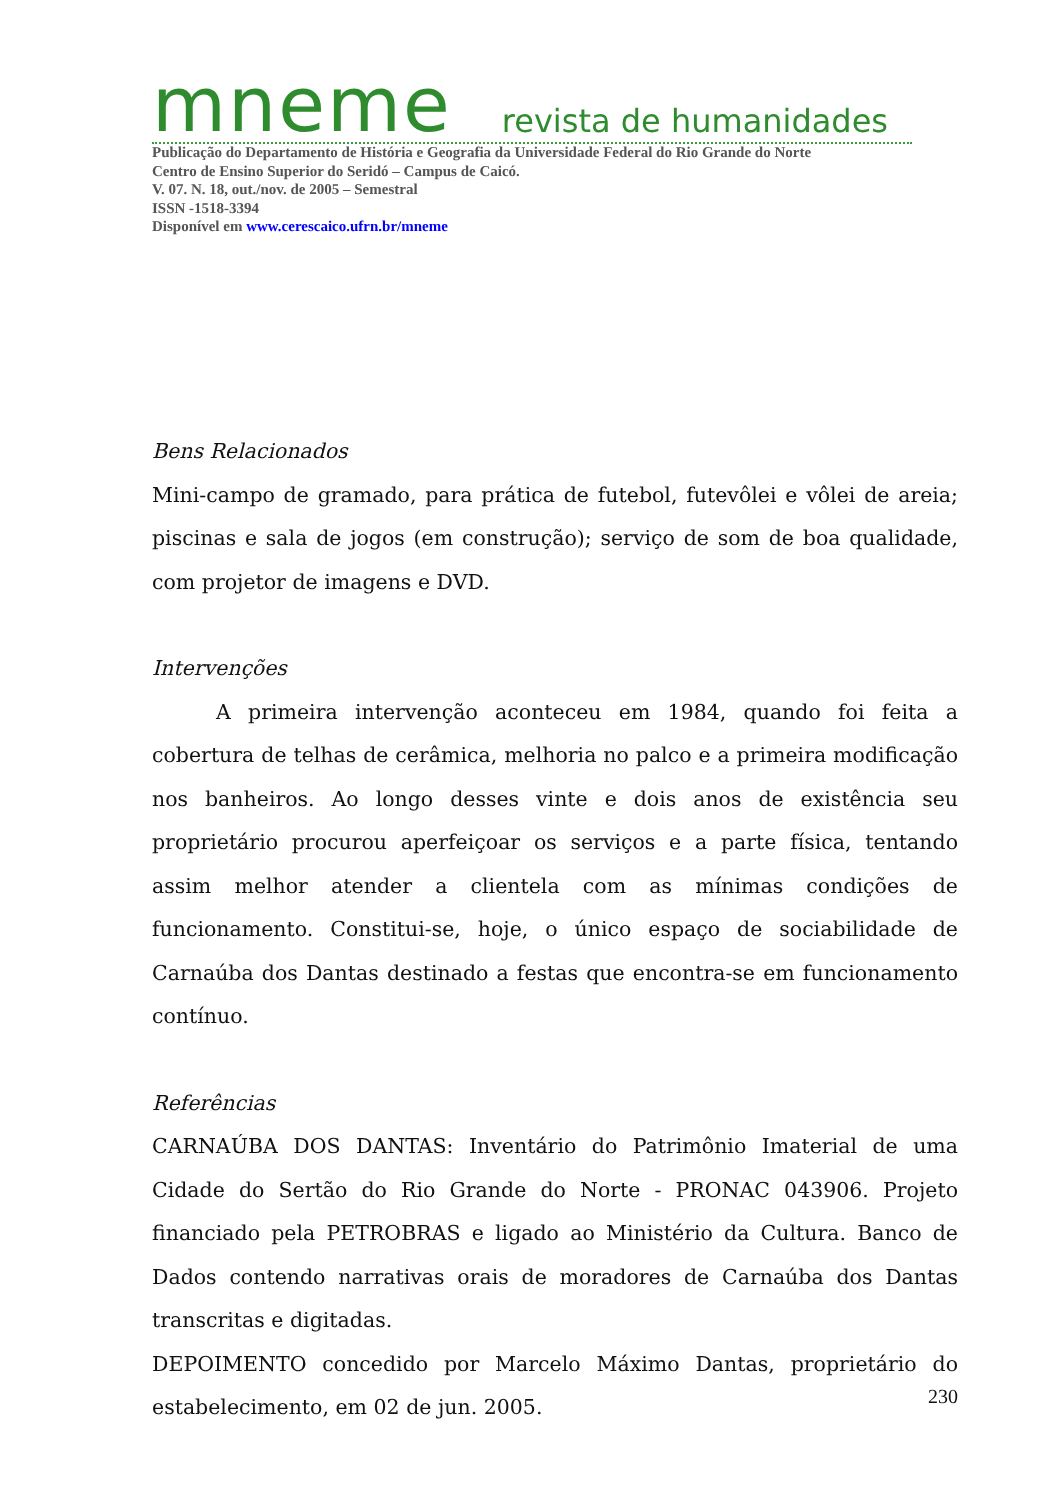mneme revista de humanidades
Publicação do Departamento de História e Geografia da Universidade Federal do Rio Grande do Norte
Centro de Ensino Superior do Seridó – Campus de Caicó.
V. 07. N. 18, out./nov. de 2005 – Semestral
ISSN -1518-3394
Disponível em www.cerescaico.ufrn.br/mneme
Bens Relacionados
Mini-campo de gramado, para prática de futebol, futevôlei e vôlei de areia; piscinas e sala de jogos (em construção); serviço de som de boa qualidade, com projetor de imagens e DVD.
Intervenções
A primeira intervenção aconteceu em 1984, quando foi feita a cobertura de telhas de cerâmica, melhoria no palco e a primeira modificação nos banheiros. Ao longo desses vinte e dois anos de existência seu proprietário procurou aperfeiçoar os serviços e a parte física, tentando assim melhor atender a clientela com as mínimas condições de funcionamento. Constitui-se, hoje, o único espaço de sociabilidade de Carnaúba dos Dantas destinado a festas que encontra-se em funcionamento contínuo.
Referências
CARNAÚBA DOS DANTAS: Inventário do Patrimônio Imaterial de uma Cidade do Sertão do Rio Grande do Norte - PRONAC 043906. Projeto financiado pela PETROBRAS e ligado ao Ministério da Cultura. Banco de Dados contendo narrativas orais de moradores de Carnaúba dos Dantas transcritas e digitadas.
DEPOIMENTO concedido por Marcelo Máximo Dantas, proprietário do estabelecimento, em 02 de jun. 2005.
230